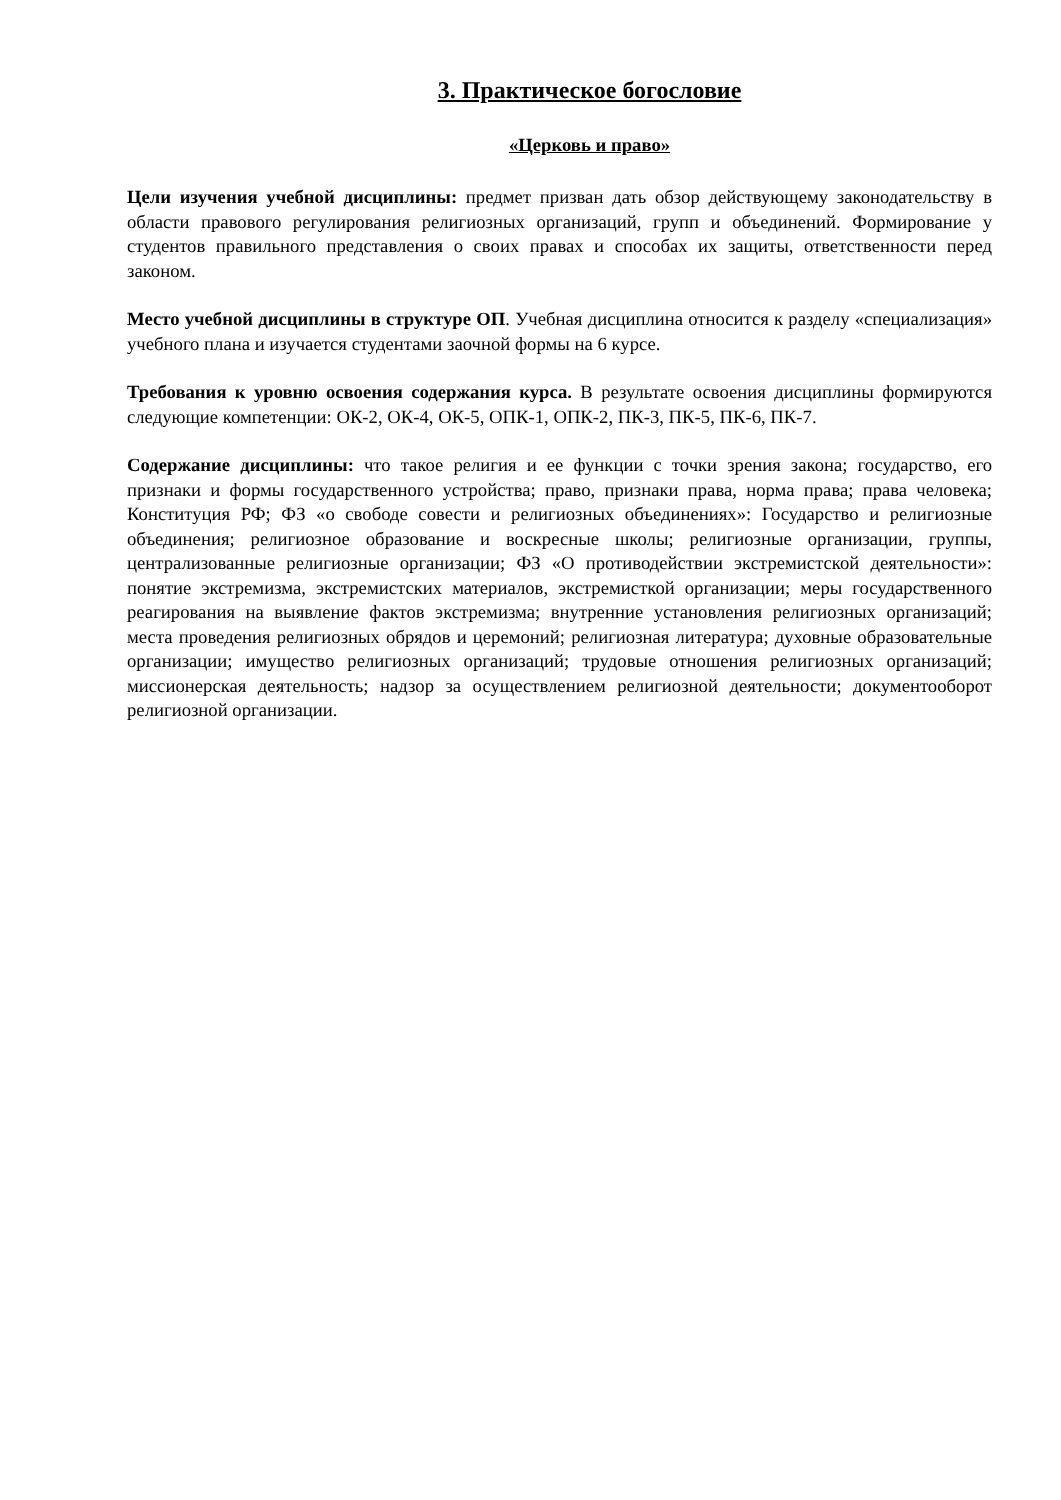3. Практическое богословие
«Церковь и право»
Цели изучения учебной дисциплины: предмет призван дать обзор действующему законодательству в области правового регулирования религиозных организаций, групп и объединений. Формирование у студентов правильного представления о своих правах и способах их защиты, ответственности перед законом.
Место учебной дисциплины в структуре ОП. Учебная дисциплина относится к разделу «специализация» учебного плана и изучается студентами заочной формы на 6 курсе.
Требования к уровню освоения содержания курса. В результате освоения дисциплины формируются следующие компетенции: ОК-2, ОК-4, ОК-5, ОПК-1, ОПК-2, ПК-3, ПК-5, ПК-6, ПК-7.
Содержание дисциплины: что такое религия и ее функции с точки зрения закона; государство, его признаки и формы государственного устройства; право, признаки права, норма права; права человека; Конституция РФ; ФЗ «о свободе совести и религиозных объединениях»: Государство и религиозные объединения; религиозное образование и воскресные школы; религиозные организации, группы, централизованные религиозные организации; ФЗ «О противодействии экстремистской деятельности»: понятие экстремизма, экстремистских материалов, экстремисткой организации; меры государственного реагирования на выявление фактов экстремизма; внутренние установления религиозных организаций; места проведения религиозных обрядов и церемоний; религиозная литература; духовные образовательные организации; имущество религиозных организаций; трудовые отношения религиозных организаций; миссионерская деятельность; надзор за осуществлением религиозной деятельности; документооборот религиозной организации.